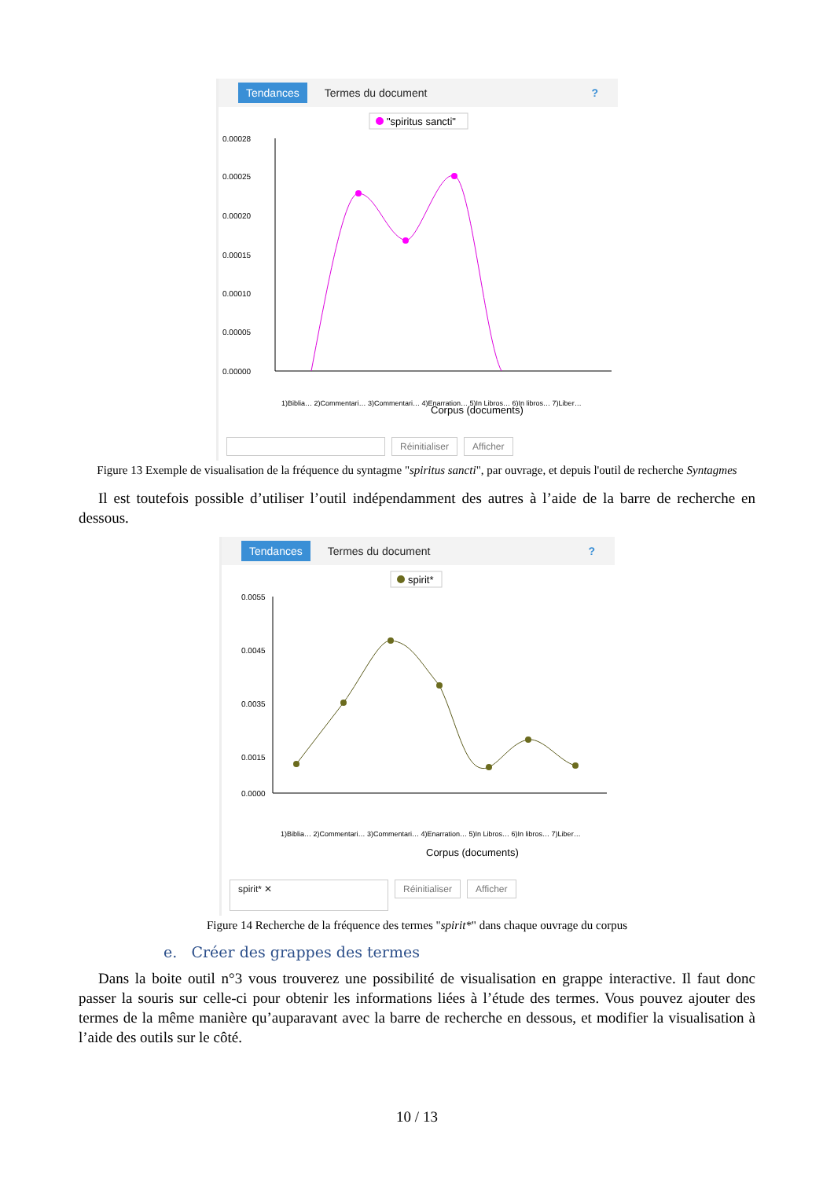Tendances Termes du document?
"spiritus sancti"
0.00028
0.00025
0.00020
0.00015
0.00010
0.00005
0.00000
Corpus (documents)
1)Biblia… 2)Commentari… 3)Commentari… 4)Enarration… 5)In Libros… 6)In libros… 7)Liber…
Réinitialiser Afficher
Figure 13 Exemple de visualisation de la fréquence du syntagme "spiritus sancti", par ouvrage, et depuis l'outil de recherche Syntagmes
Il est toutefois possible d’utiliser l’outil indépendamment des autres à l’aide de la barre de recherche en dessous.
Tendances Termes du document?
spirit*
0.0055
0.0045
0.0035
0.0015
0.0000
1)Biblia… 2)Commentari… 3)Commentari… 4)Enarration… 5)In Libros… 6)In libros… 7)Liber…
Corpus (documents)
spirit* ✕ Réinitialiser Afficher
Figure 14 Recherche de la fréquence des termes "spirit*" dans chaque ouvrage du corpus
e. Créer des grappes des termes
Dans la boite outil n°3 vous trouverez une possibilité de visualisation en grappe interactive. Il faut donc passer la souris sur celle-ci pour obtenir les informations liées à l’étude des termes. Vous pouvez ajouter des termes de la même manière qu’auparavant avec la barre de recherche en dessous, et modifier la visualisation à l’aide des outils sur le côté.
10 / 13